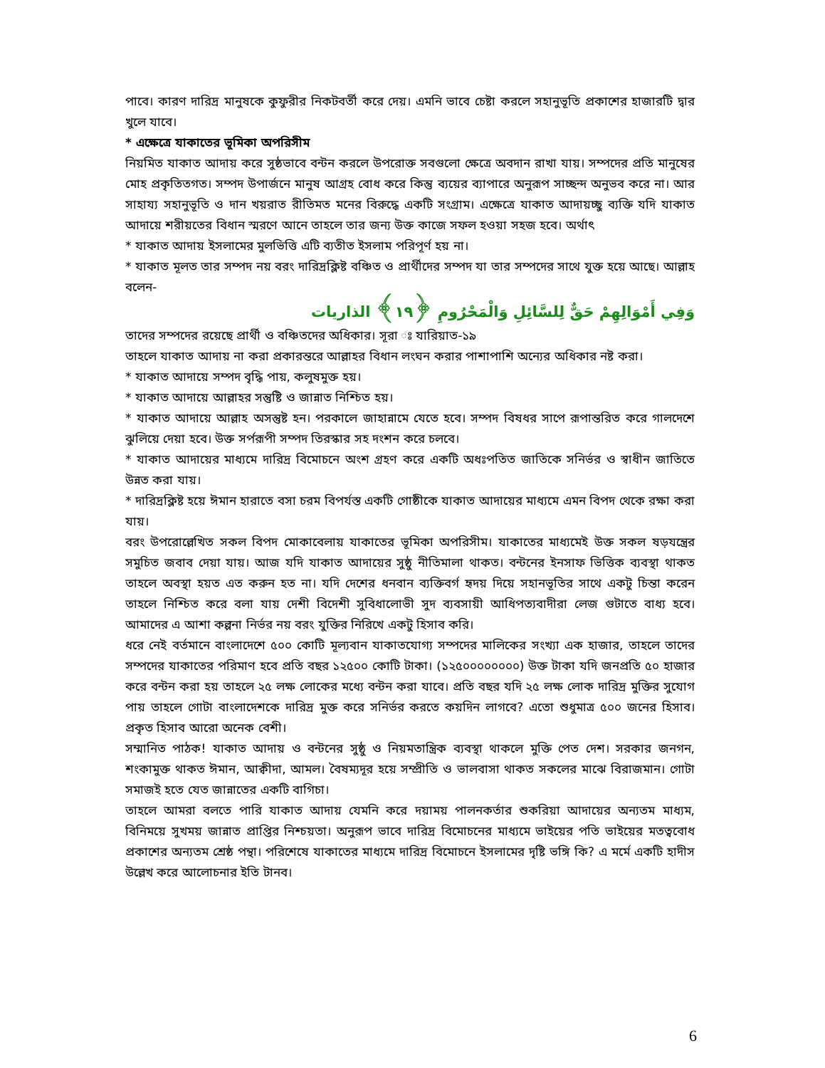পাবে। কারণ দারিদ্র মানুষকে কুফুরীর নিকটবর্তী করে দেয়। এমনি ভাবে চেষ্টা করলে সহানুভূতি প্রকাশের হাজারটি দ্বার খুলে যাবে।
* এক্ষেত্রে যাকাতের ভূমিকা অপরিসীম
নিয়মিত যাকাত আদায় করে সুষ্ঠভাবে বন্টন করলে উপরোক্ত সবগুলো ক্ষেত্রে অবদান রাখা যায়। সম্পদের প্রতি মানুষের মোহ প্রকৃতিতগত। সম্পদ উপার্জনে মানুষ আগ্রহ বোধ করে কিন্তু ব্যয়ের ব্যাপারে অনুরূপ সাচ্ছন্দ অনুভব করে না। আর সাহায্য সহানুভূতি ও দান খয়রাত রীতিমত মনের বিরুদ্ধে একটি সংগ্রাম। এক্ষেত্রে যাকাত আদায়চ্ছু ব্যক্তি যদি যাকাত আদায়ে শরীয়তের বিধান স্মরণে আনে তাহলে তার জন্য উক্ত কাজে সফল হওয়া সহজ হবে। অর্থাৎ
* যাকাত আদায় ইসলামের মুলভিত্তি এটি ব্যতীত ইসলাম পরিপূর্ণ হয় না।
* যাকাত মূলত তার সম্পদ নয় বরং দারিদ্রক্লিষ্ট বঞ্চিত ও প্রার্থীদের সম্পদ যা তার সম্পদের সাথে যুক্ত হয়ে আছে। আল্লাহ বলেন-
وَفِي أَمْوَالِهِمْ حَقٌّ لِلسَّائِلِ وَالْمَحْرُومِ ﴿١٩﴾ الذاريات
তাদের সম্পদের রয়েছে প্রার্থী ও বঞ্চিতদের অধিকার। সূরা ঃ যারিয়াত-১৯
তাহলে যাকাত আদায় না করা প্রকারন্তরে আল্লাহর বিধান লংঘন করার পাশাপাশি অন্যের অধিকার নষ্ট করা।
* যাকাত আদায়ে সম্পদ বৃদ্ধি পায়, কলুষমুক্ত হয়।
* যাকাত আদায়ে আল্লাহর সন্তুষ্টি ও জান্নাত নিশ্চিত হয়।
* যাকাত আদায়ে আল্লাহ অসন্তুষ্ট হন। পরকালে জাহান্নামে যেতে হবে। সম্পদ বিষধর সাপে রূপান্তরিত করে গালদেশে ঝুলিয়ে দেয়া হবে। উক্ত সর্পরূপী সম্পদ তিরস্কার সহ দংশন করে চলবে।
* যাকাত আদায়ের মাধ্যমে দারিদ্র বিমোচনে অংশ গ্রহণ করে একটি অধঃপতিত জাতিকে সনির্ভর ও স্বাধীন জাতিতে উন্নত করা যায়।
* দারিদ্রক্লিষ্ট হয়ে ঈমান হারাতে বসা চরম বিপর্যস্ত একটি গোষ্ঠীকে যাকাত আদায়ের মাধ্যমে এমন বিপদ থেকে রক্ষা করা যায়।
বরং উপরোল্লেখিত সকল বিপদ মোকাবেলায় যাকাতের ভূমিকা অপরিসীম। যাকাতের মাধ্যমেই উক্ত সকল ষড়যন্ত্রের সমুচিত জবাব দেয়া যায়। আজ যদি যাকাত আদায়ের সুষ্ঠু নীতিমালা থাকত। বন্টনের ইনসাফ ভিত্তিক ব্যবস্থা থাকত তাহলে অবস্থা হয়ত এত করুন হত না। যদি দেশের ধনবান ব্যক্তিবর্গ হৃদয় দিয়ে সহানভূতির সাথে একটু চিন্তা করেন তাহলে নিশ্চিত করে বলা যায় দেশী বিদেশী সুবিধালোভী সুদ ব্যবসায়ী আধিপত্যবাদীরা লেজ গুটাতে বাধ্য হবে। আমাদের এ আশা কল্পনা নির্ভর নয় বরং যুক্তির নিরিখে একটু হিসাব করি।
ধরে নেই বর্তমানে বাংলাদেশে ৫০০ কোটি মূল্যবান যাকাতযোগ্য সম্পদের মালিকের সংখ্যা এক হাজার, তাহলে তাদের সম্পদের যাকাতের পরিমাণ হবে প্রতি বছর ১২৫০০ কোটি টাকা। (১২৫০০০০০০০০) উক্ত টাকা যদি জনপ্রতি ৫০ হাজার করে বন্টন করা হয় তাহলে ২৫ লক্ষ লোকের মধ্যে বন্টন করা যাবে। প্রতি বছর যদি ২৫ লক্ষ লোক দারিদ্র মুক্তির সুযোগ পায় তাহলে গোটা বাংলাদেশকে দারিদ্র মুক্ত করে সনির্ভর করতে কয়দিন লাগবে? এতো শুধুমাত্র ৫০০ জনের হিসাব। প্রকৃত হিসাব আরো অনেক বেশী।
সম্মানিত পাঠক! যাকাত আদায় ও বন্টনের সুষ্ঠু ও নিয়মতান্ত্রিক ব্যবস্থা থাকলে মুক্তি পেত দেশ। সরকার জনগন, শংকামুক্ত থাকত ঈমান, আক্বীদা, আমল। বৈষম্যদূর হয়ে সম্প্রীতি ও ভালবাসা থাকত সকলের মাঝে বিরাজমান। গোটা সমাজই হতে যেত জান্নাতের একটি বাগিচা।
তাহলে আমরা বলতে পারি যাকাত আদায় যেমনি করে দয়াময় পালনকর্তার শুকরিয়া আদায়ের অন্যতম মাধ্যম, বিনিময়ে সুখময় জান্নাত প্রাপ্তির নিশ্চয়তা। অনুরূপ ভাবে দারিদ্র বিমোচনের মাধ্যমে ভাইয়ের পতি ভাইয়ের মতত্ববোধ প্রকাশের অন্যতম শ্রেষ্ঠ পন্থা। পরিশেষে যাকাতের মাধ্যমে দারিদ্র বিমোচনে ইসলামের দৃষ্টি ভঙ্গি কি? এ মর্মে একটি হাদীস উল্লেখ করে আলোচনার ইতি টানব।
6